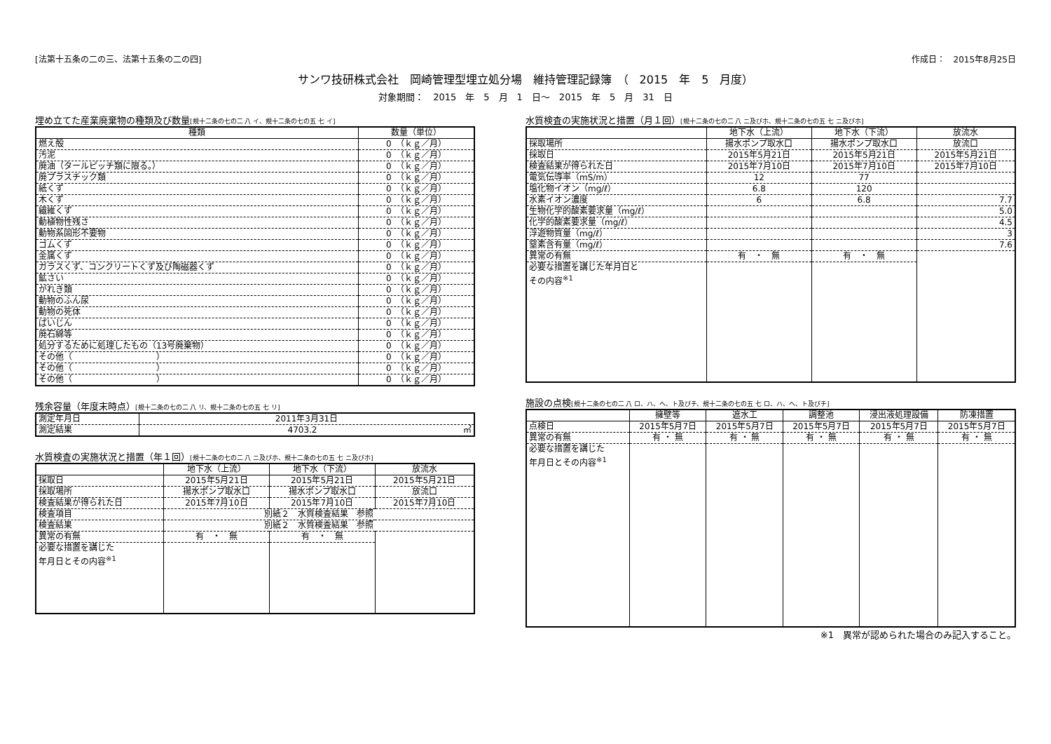[法第十五条の二の三、法第十五条の二の四] 作成日：　2015年8月25日
サンワ技研株式会社　岡崎管理型埋立処分場　維持管理記録簿　（　2015　年　5　月度）
対象期間：　2015　年　5　月　1　日～　2015　年　5　月　31　日
埋め立てた産業廃棄物の種類及び数量[規十二条の七の二 八 イ、規十二条の七の五 七 イ]
| 種類 | 数量（単位） |
| --- | --- |
| 燃え殻 | 0 （ｋｇ／月） |
| 汚泥 | 0 （ｋｇ／月） |
| 廃油（タールピッチ類に限る。） | 0 （ｋｇ／月） |
| 廃プラスチック類 | 0 （ｋｇ／月） |
| 紙くず | 0 （ｋｇ／月） |
| 木くず | 0 （ｋｇ／月） |
| 繊維くず | 0 （ｋｇ／月） |
| 動植物性残さ | 0 （ｋｇ／月） |
| 動物系固形不要物 | 0 （ｋｇ／月） |
| ゴムくず | 0 （ｋｇ／月） |
| 金属くず | 0 （ｋｇ／月） |
| ガラスくず、コンクリートくず及び陶磁器くず | 0 （ｋｇ／月） |
| 鉱さい | 0 （ｋｇ／月） |
| がれき類 | 0 （ｋｇ／月） |
| 動物のふん尿 | 0 （ｋｇ／月） |
| 動物の死体 | 0 （ｋｇ／月） |
| ばいじん | 0 （ｋｇ／月） |
| 廃石綿等 | 0 （ｋｇ／月） |
| 処分するために処理したもの（13号廃棄物） | 0 （ｋｇ／月） |
| その他（ ） | 0 （ｋｇ／月） |
| その他（ ） | 0 （ｋｇ／月） |
| その他（ ） | 0 （ｋｇ／月） |
残余容量（年度末時点）[規十二条の七の二 八 リ、規十二条の七の五 七 リ]
| 測定年月日 | 2011年3月31日 |
| 測定結果 | 4703.2 ㎥ |
水質検査の実施状況と措置（年１回）[規十二条の七の二 八 ニ及びホ、規十二条の七の五 七 ニ及びホ]
| | 地下水（上流） | 地下水（下流） | 放流水 |
| --- | --- | --- | --- |
| 採取日 | 2015年5月21日 | 2015年5月21日 | 2015年5月21日 |
| 採取場所 | 揚水ポンプ取水口 | 揚水ポンプ取水口 | 放流口 |
| 検査結果が得られた日 | 2015年7月10日 | 2015年7月10日 | 2015年7月10日 |
| 検査項目 | 別紙２ 水質検査結果 参照 | | |
| 検査結果 | 別紙２ 水質検査結果 参照 | | |
| 異常の有無 | 有 ・ 無 | 有 ・ 無 | |
| 必要な措置を講じた 年月日とその内容<sup>※1</sup> | | | |
水質検査の実施状況と措置（月１回）[規十二条の七の二 八 ニ及びホ、規十二条の七の五 七 ニ及びホ]
| | 地下水（上流） | 地下水（下流） | 放流水 |
| --- | --- | --- | --- |
| 採取場所 | 揚水ポンプ取水口 | 揚水ポンプ取水口 | 放流口 |
| 採取日 | 2015年5月21日 | 2015年5月21日 | 2015年5月21日 |
| 検査結果が得られた日 | 2015年7月10日 | 2015年7月10日 | 2015年7月10日 |
| 電気伝導率（mS/m） | 12 | 77 | |
| 塩化物イオン（mg/ℓ） | 6.8 | 120 | |
| 水素イオン濃度 | 6 | 6.8 | 7.7 |
| 生物化学的酸素要求量（mg/ℓ） | | | 5.0 |
| 化学的酸素要求量（mg/ℓ） | | | 4.5 |
| 浮遊物質量（mg/ℓ） | | | 3 |
| 窒素含有量（mg/ℓ） | | | 7.6 |
| 異常の有無 | 有 ・ 無 | 有 ・ 無 | |
| 必要な措置を講じた年月日と その内容<sup>※1</sup> | | | |
施設の点検[規十二条の七の二 八 ロ、ハ、ヘ、ト及びチ、規十二条の七の五 七 ロ、ハ、ヘ、ト及びチ]
| | 擁壁等 | 遮水工 | 調整池 | 浸出液処理設備 | 防凍措置 |
| --- | --- | --- | --- | --- | --- |
| 点検日 | 2015年5月7日 | 2015年5月7日 | 2015年5月7日 | 2015年5月7日 | 2015年5月7日 |
| 異常の有無 | 有 ・ 無 | 有 ・ 無 | 有 ・ 無 | 有 ・ 無 | 有 ・ 無 |
| 必要な措置を講じた 年月日とその内容<sup>※1</sup> | | | | | |
※1　異常が認められた場合のみ記入すること。